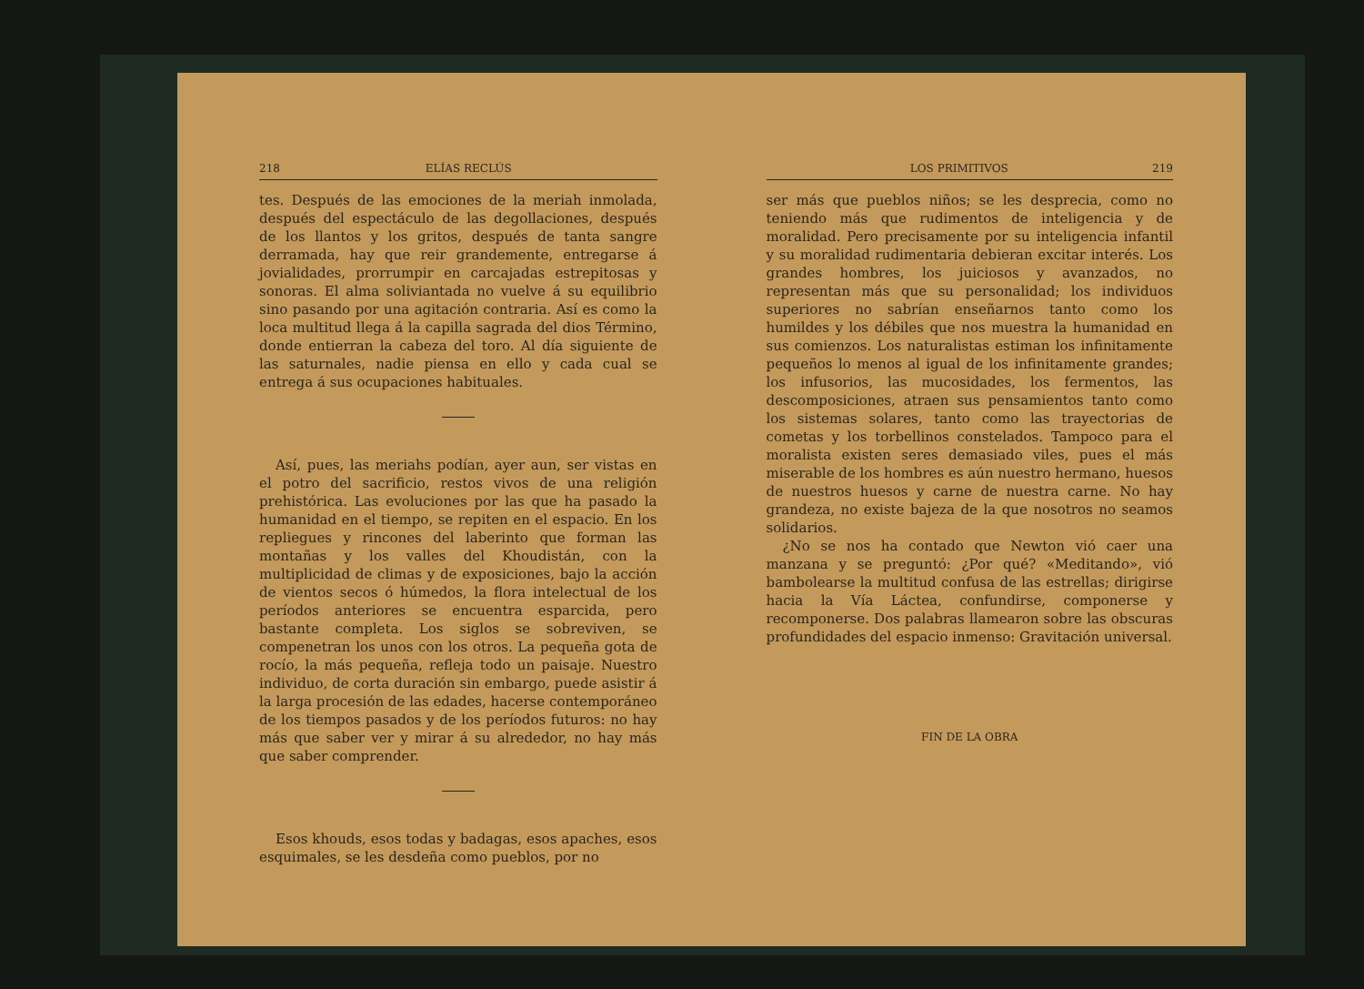218 ELÍAS RECLÚS
tes. Después de las emociones de la meriah inmolada, después del espectáculo de las degollaciones, después de los llantos y los gritos, después de tanta sangre derramada, hay que reir grandemente, entregarse á jovialidades, prorrumpir en carcajadas estrepitosas y sonoras. El alma soliviantada no vuelve á su equilibrio sino pasando por una agitación contraria. Así es como la loca multitud llega á la capilla sagrada del dios Término, donde entierran la cabeza del toro. Al día siguiente de las saturnales, nadie piensa en ello y cada cual se entrega á sus ocupaciones habituales.
Así, pues, las meriahs podían, ayer aun, ser vistas en el potro del sacrificio, restos vivos de una religión prehistórica. Las evoluciones por las que ha pasado la humanidad en el tiempo, se repiten en el espacio. En los repliegues y rincones del laberinto que forman las montañas y los valles del Khoudistán, con la multiplicidad de climas y de exposiciones, bajo la acción de vientos secos ó húmedos, la flora intelectual de los períodos anteriores se encuentra esparcida, pero bastante completa. Los siglos se sobreviven, se compenetran los unos con los otros. La pequeña gota de rocío, la más pequeña, refleja todo un paisaje. Nuestro individuo, de corta duración sin embargo, puede asistir á la larga procesión de las edades, hacerse contemporáneo de los tiempos pasados y de los períodos futuros: no hay más que saber ver y mirar á su alrededor, no hay más que saber comprender.
Esos khouds, esos todas y badagas, esos apaches, esos esquimales, se les desdeña como pueblos, por no
LOS PRIMITIVOS 219
ser más que pueblos niños; se les desprecia, como no teniendo más que rudimentos de inteligencia y de moralidad. Pero precisamente por su inteligencia infantil y su moralidad rudimentaria debieran excitar interés. Los grandes hombres, los juiciosos y avanzados, no representan más que su personalidad; los individuos superiores no sabrían enseñarnos tanto como los humildes y los débiles que nos muestra la humanidad en sus comienzos. Los naturalistas estiman los infinitamente pequeños lo menos al igual de los infinitamente grandes; los infusorios, las mucosidades, los fermentos, las descomposiciones, atraen sus pensamientos tanto como los sistemas solares, tanto como las trayectorias de cometas y los torbellinos constelados. Tampoco para el moralista existen seres demasiado viles, pues el más miserable de los hombres es aún nuestro hermano, huesos de nuestros huesos y carne de nuestra carne. No hay grandeza, no existe bajeza de la que nosotros no seamos solidarios.
¿No se nos ha contado que Newton vió caer una manzana y se preguntó: ¿Por qué? «Meditando», vió bambolearse la multitud confusa de las estrellas; dirigirse hacia la Vía Láctea, confundirse, componerse y recomponerse. Dos palabras llamearon sobre las obscuras profundidades del espacio inmenso: Gravitación universal.
FIN DE LA OBRA